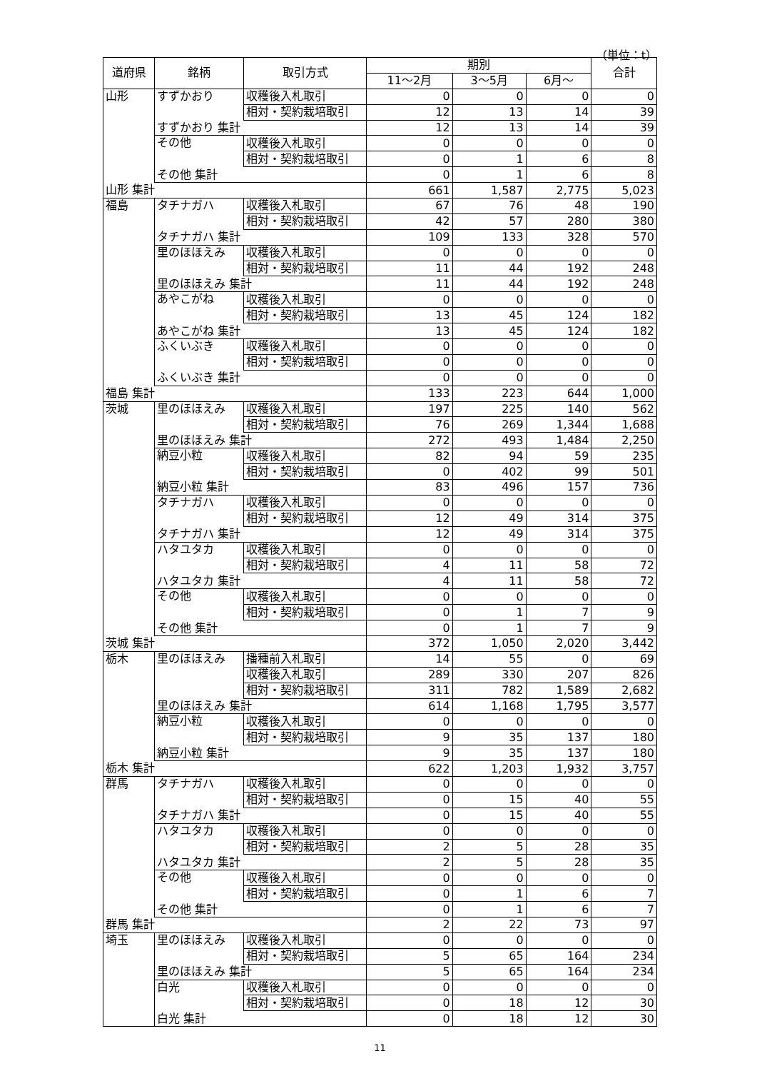（単位：t）
| 道府県 | 銘柄 | 取引方式 | 期別 | | | 合計 |
| --- | --- | --- | --- | --- | --- | --- |
| | | | 11～2月 | 3～5月 | 6月～ | |
| 山形 | すずかおり | 収穫後入札取引 | 0 | 0 | 0 | 0 |
| | | 相対・契約栽培取引 | 12 | 13 | 14 | 39 |
| | すずかおり 集計 | | 12 | 13 | 14 | 39 |
| | その他 | 収穫後入札取引 | 0 | 0 | 0 | 0 |
| | | 相対・契約栽培取引 | 0 | 1 | 6 | 8 |
| | その他 集計 | | 0 | 1 | 6 | 8 |
| 山形 集計 | | | 661 | 1,587 | 2,775 | 5,023 |
| 福島 | タチナガハ | 収穫後入札取引 | 67 | 76 | 48 | 190 |
| | | 相対・契約栽培取引 | 42 | 57 | 280 | 380 |
| | タチナガハ 集計 | | 109 | 133 | 328 | 570 |
| | 里のほほえみ | 収穫後入札取引 | 0 | 0 | 0 | 0 |
| | | 相対・契約栽培取引 | 11 | 44 | 192 | 248 |
| | 里のほほえみ 集計 | | 11 | 44 | 192 | 248 |
| | あやこがね | 収穫後入札取引 | 0 | 0 | 0 | 0 |
| | | 相対・契約栽培取引 | 13 | 45 | 124 | 182 |
| | あやこがね 集計 | | 13 | 45 | 124 | 182 |
| | ふくいぶき | 収穫後入札取引 | 0 | 0 | 0 | 0 |
| | | 相対・契約栽培取引 | 0 | 0 | 0 | 0 |
| | ふくいぶき 集計 | | 0 | 0 | 0 | 0 |
| 福島 集計 | | | 133 | 223 | 644 | 1,000 |
| 茨城 | 里のほほえみ | 収穫後入札取引 | 197 | 225 | 140 | 562 |
| | | 相対・契約栽培取引 | 76 | 269 | 1,344 | 1,688 |
| | 里のほほえみ 集計 | | 272 | 493 | 1,484 | 2,250 |
| | 納豆小粒 | 収穫後入札取引 | 82 | 94 | 59 | 235 |
| | | 相対・契約栽培取引 | 0 | 402 | 99 | 501 |
| | 納豆小粒 集計 | | 83 | 496 | 157 | 736 |
| | タチナガハ | 収穫後入札取引 | 0 | 0 | 0 | 0 |
| | | 相対・契約栽培取引 | 12 | 49 | 314 | 375 |
| | タチナガハ 集計 | | 12 | 49 | 314 | 375 |
| | ハタユタカ | 収穫後入札取引 | 0 | 0 | 0 | 0 |
| | | 相対・契約栽培取引 | 4 | 11 | 58 | 72 |
| | ハタユタカ 集計 | | 4 | 11 | 58 | 72 |
| | その他 | 収穫後入札取引 | 0 | 0 | 0 | 0 |
| | | 相対・契約栽培取引 | 0 | 1 | 7 | 9 |
| | その他 集計 | | 0 | 1 | 7 | 9 |
| 茨城 集計 | | | 372 | 1,050 | 2,020 | 3,442 |
| 栃木 | 里のほほえみ | 播種前入札取引 | 14 | 55 | 0 | 69 |
| | | 収穫後入札取引 | 289 | 330 | 207 | 826 |
| | | 相対・契約栽培取引 | 311 | 782 | 1,589 | 2,682 |
| | 里のほほえみ 集計 | | 614 | 1,168 | 1,795 | 3,577 |
| | 納豆小粒 | 収穫後入札取引 | 0 | 0 | 0 | 0 |
| | | 相対・契約栽培取引 | 9 | 35 | 137 | 180 |
| | 納豆小粒 集計 | | 9 | 35 | 137 | 180 |
| 栃木 集計 | | | 622 | 1,203 | 1,932 | 3,757 |
| 群馬 | タチナガハ | 収穫後入札取引 | 0 | 0 | 0 | 0 |
| | | 相対・契約栽培取引 | 0 | 15 | 40 | 55 |
| | タチナガハ 集計 | | 0 | 15 | 40 | 55 |
| | ハタユタカ | 収穫後入札取引 | 0 | 0 | 0 | 0 |
| | | 相対・契約栽培取引 | 2 | 5 | 28 | 35 |
| | ハタユタカ 集計 | | 2 | 5 | 28 | 35 |
| | その他 | 収穫後入札取引 | 0 | 0 | 0 | 0 |
| | | 相対・契約栽培取引 | 0 | 1 | 6 | 7 |
| | その他 集計 | | 0 | 1 | 6 | 7 |
| 群馬 集計 | | | 2 | 22 | 73 | 97 |
| 埼玉 | 里のほほえみ | 収穫後入札取引 | 0 | 0 | 0 | 0 |
| | | 相対・契約栽培取引 | 5 | 65 | 164 | 234 |
| | 里のほほえみ 集計 | | 5 | 65 | 164 | 234 |
| | 白光 | 収穫後入札取引 | 0 | 0 | 0 | 0 |
| | | 相対・契約栽培取引 | 0 | 18 | 12 | 30 |
| | 白光 集計 | | 0 | 18 | 12 | 30 |
11